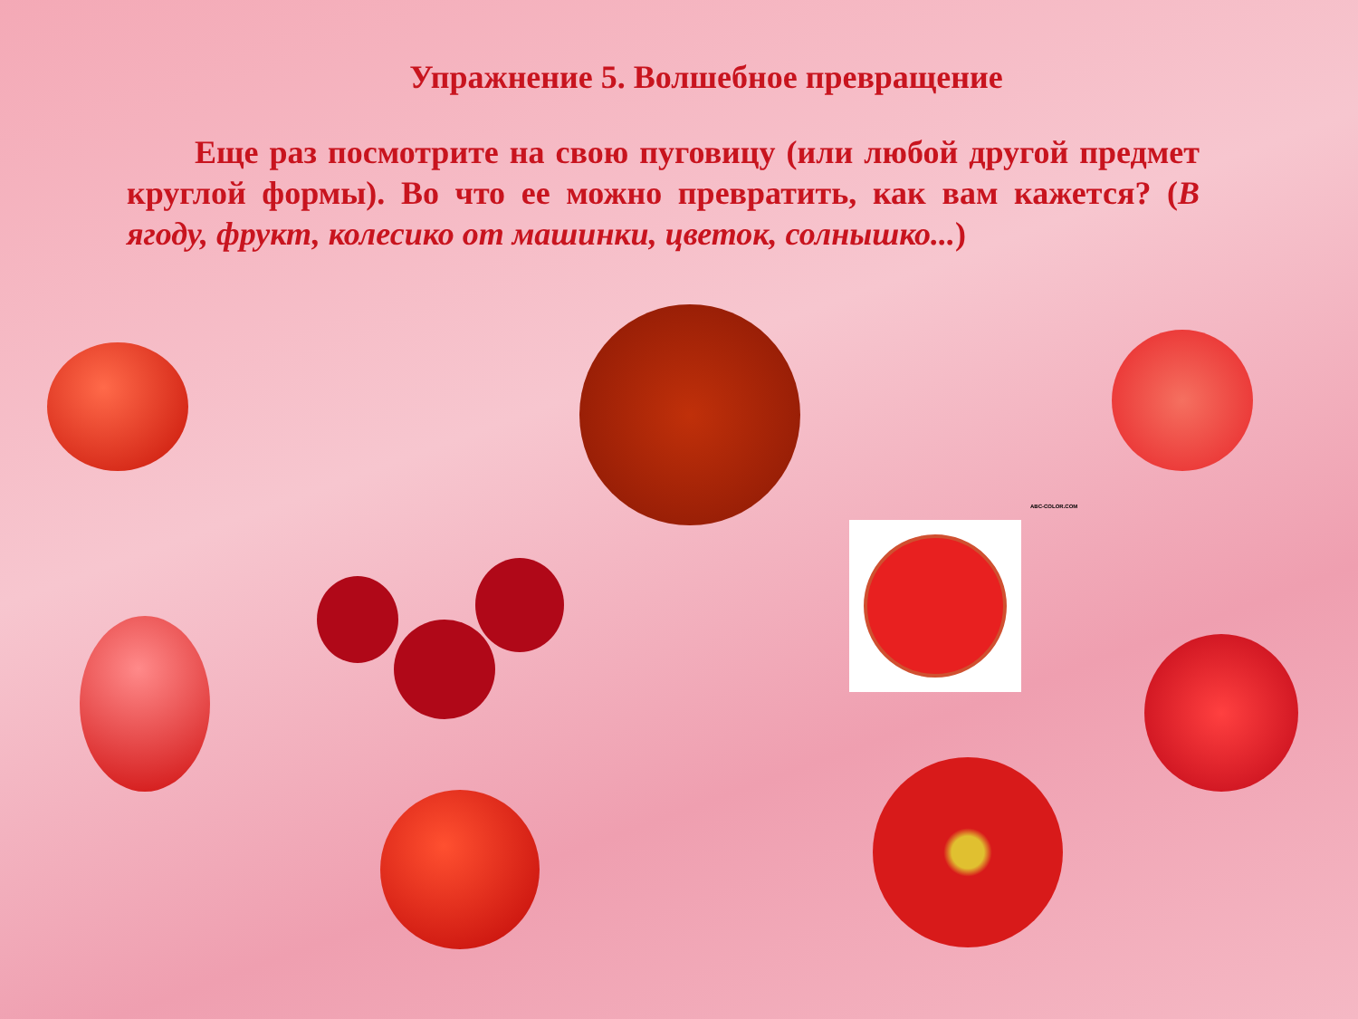Упражнение 5. Волшебное превращение
Еще раз посмотрите на свою пуговицу (или любой другой предмет круглой формы). Во что ее можно превратить, как вам кажется? (В ягоду, фрукт, колесико от машинки, цветок, солнышко...)
ABC-COLOR.COM